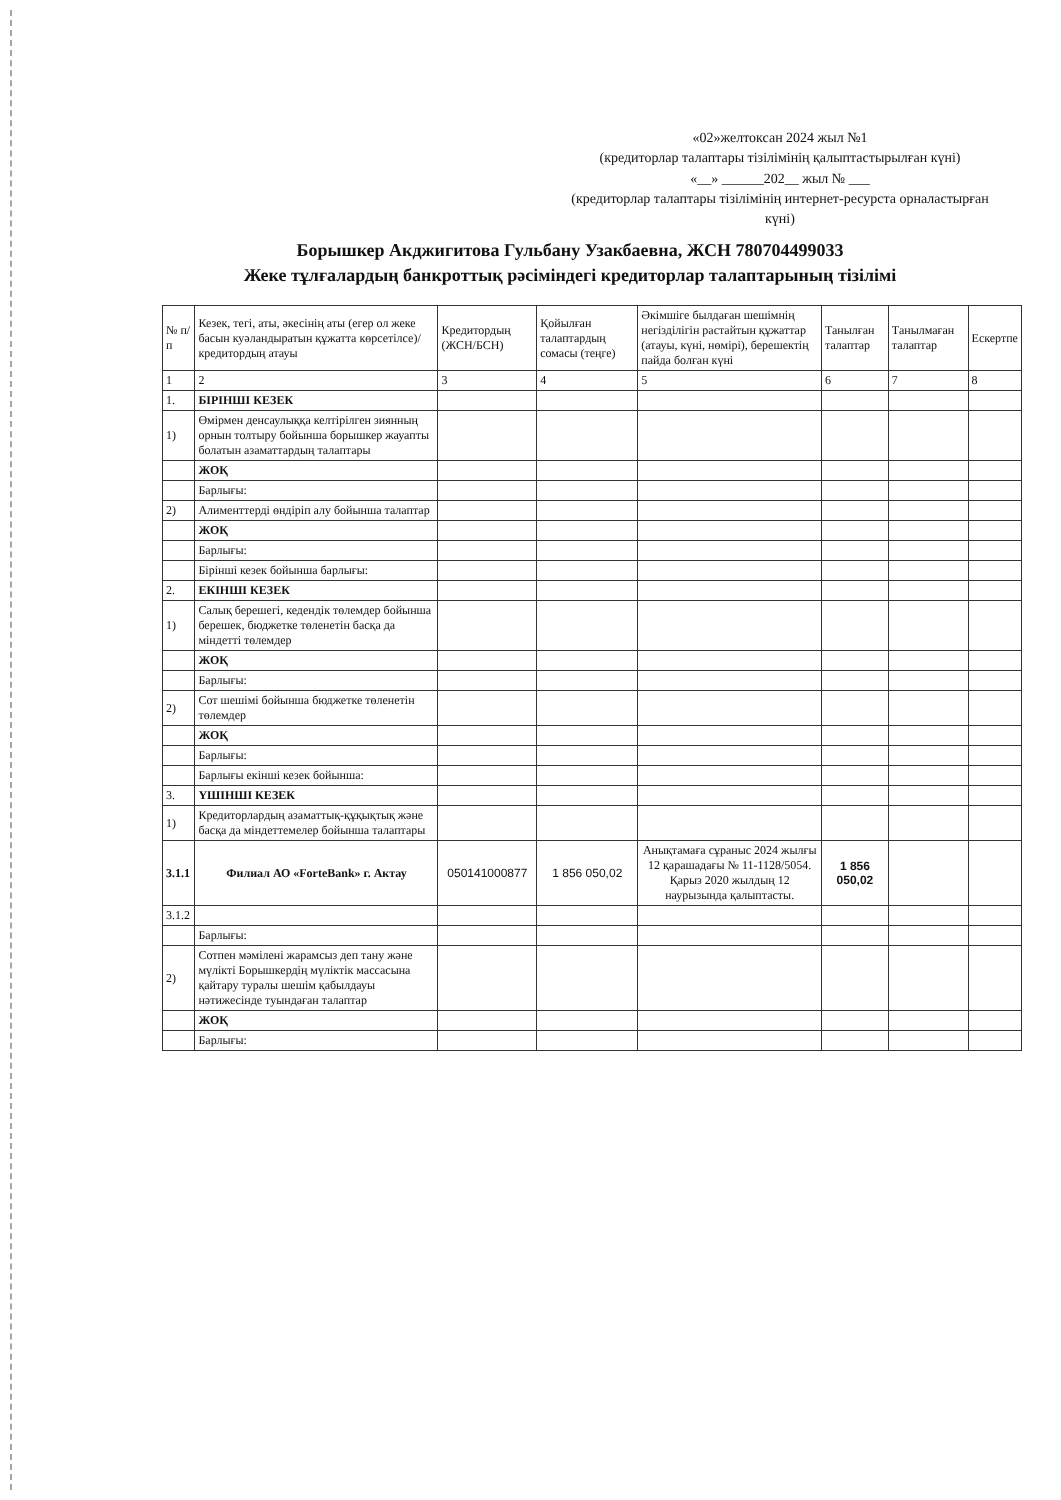«02»желтоксан 2024 жыл №1
(кредиторлар талаптары тізілімінің қалыптастырылған күні)
«__» ______202__ жыл № ___
(кредиторлар талаптары тізілімінің интернет-ресурста орналастырған күні)
Борышкер Акджигитова Гульбану Узакбаевна, ЖСН 780704499033
Жеке тұлғалардың банкроттық рәсіміндегі кредиторлар талаптарының тізілімі
| № п/п | Кезек, тегі, аты, әкесінің аты (егер ол жеке басын куәландыратын құжатта көрсетілсе)/кредитордың атауы | Кредитордың (ЖСН/БСН) | Қойылған талаптардың сомасы (теңге) | Әкімшіге былдаған шешімнің негізділігін растайтын құжаттар (атауы, күні, нөмірі), берешектің пайда болған күні | Танылған талаптар | Танылмаған талаптар | Ескертпе |
| --- | --- | --- | --- | --- | --- | --- | --- |
| 1 | 2 | 3 | 4 | 5 | 6 | 7 | 8 |
| 1. | БІРІНШІ КЕЗЕК | | | | | | |
| 1) | Өмірмен денсаулыққа келтірілген зиянның орнын толтыру бойынша борышкер жауапты болатын азаматтардың талаптары | | | | | | |
| | ЖОҚ | | | | | | |
| | Барлығы: | | | | | | |
| 2) | Алименттерді өндіріп алу бойынша талаптар | | | | | | |
| | ЖОҚ | | | | | | |
| | Барлығы: | | | | | | |
| | Бірінші кезек бойынша барлығы: | | | | | | |
| 2. | ЕКІНШІ КЕЗЕК | | | | | | |
| 1) | Салық берешегі, кедендік төлемдер бойынша берешек, бюджетке төленетін басқа да міндетті төлемдер | | | | | | |
| | ЖОҚ | | | | | | |
| | Барлығы: | | | | | | |
| 2) | Сот шешімі бойынша бюджетке төленетін төлемдер | | | | | | |
| | ЖОҚ | | | | | | |
| | Барлығы: | | | | | | |
| | Барлығы екінші кезек бойынша: | | | | | | |
| 3. | ҮШІНШІ КЕЗЕК | | | | | | |
| 1) | Кредиторлардың азаматтық-құқықтық және басқа да міндеттемелер бойынша талаптары | | | | | | |
| 3.1.1 | Филиал АО «ForteBank» г. Актау | 050141000877 | 1 856 050,02 | Анықтамаға сұраныс 2024 жылғы 12 қарашадағы № 11-1128/5054. Қарыз 2020 жылдың 12 наурызында қалыптасты. | 1 856 050,02 | | |
| 3.1.2 | | | | | | | |
| | Барлығы: | | | | | | |
| 2) | Сотпен мәмілені жарамсыз деп тану және мүлікті Борышкердің мүліктік массасына қайтару туралы шешім қабылдауы нәтижесінде туындаған талаптар | | | | | | |
| | ЖОҚ | | | | | | |
| | Барлығы: | | | | | | |